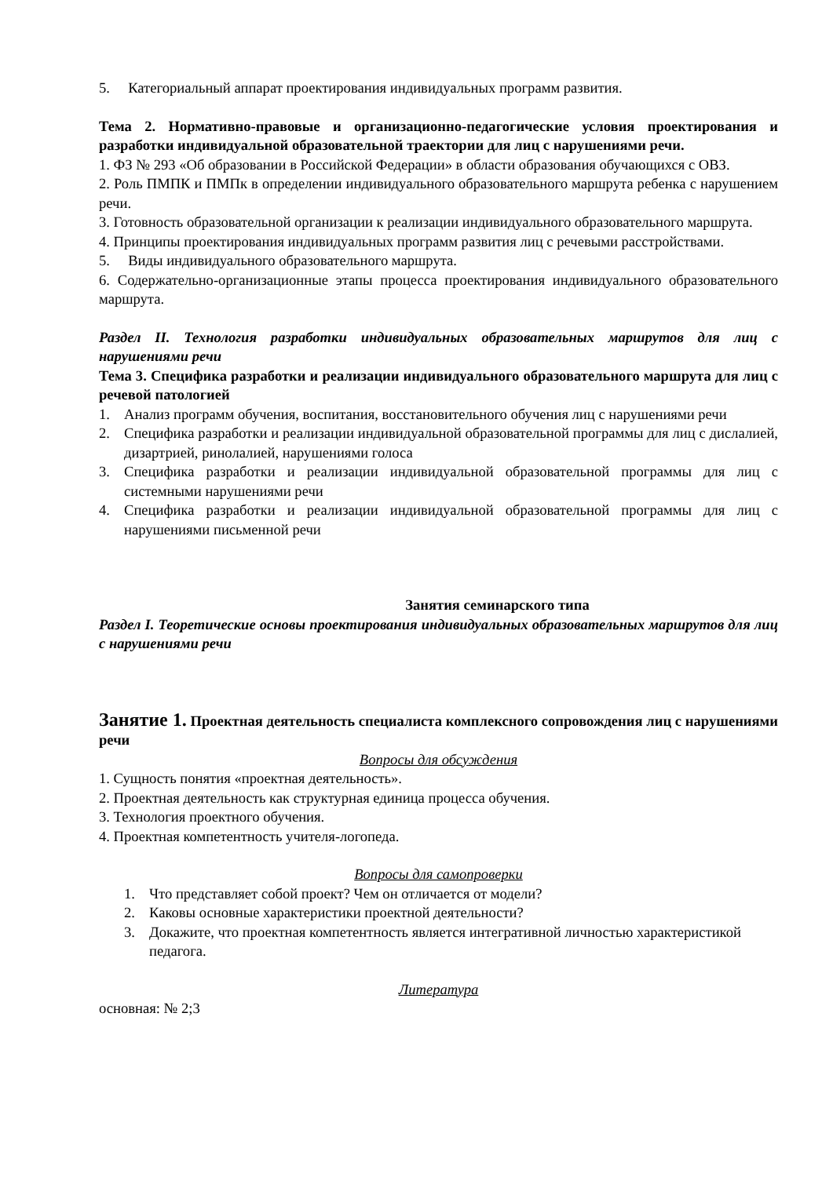5. Категориальный аппарат проектирования индивидуальных программ развития.
Тема 2. Нормативно-правовые и организационно-педагогические условия проектирования и разработки индивидуальной образовательной траектории для лиц с нарушениями речи.
1. ФЗ № 293 «Об образовании в Российской Федерации» в области образования обучающихся с ОВЗ.
2. Роль ПМПК и ПМПк в определении индивидуального образовательного маршрута ребенка с нарушением речи.
3. Готовность образовательной организации к реализации индивидуального образовательного маршрута.
4. Принципы проектирования индивидуальных программ развития лиц с речевыми расстройствами.
5. Виды индивидуального образовательного маршрута.
6. Содержательно-организационные этапы процесса проектирования индивидуального образовательного маршрута.
Раздел II. Технология разработки индивидуальных образовательных маршрутов для лиц с нарушениями речи
Тема 3. Специфика разработки и реализации индивидуального образовательного маршрута для лиц с речевой патологией
1. Анализ программ обучения, воспитания, восстановительного обучения лиц с нарушениями речи
2. Специфика разработки и реализации индивидуальной образовательной программы для лиц с дислалией, дизартрией, ринолалией, нарушениями голоса
3. Специфика разработки и реализации индивидуальной образовательной программы для лиц с системными нарушениями речи
4. Специфика разработки и реализации индивидуальной образовательной программы для лиц с нарушениями письменной речи
Занятия семинарского типа
Раздел I. Теоретические основы проектирования индивидуальных образовательных маршрутов для лиц с нарушениями речи
Занятие 1. Проектная деятельность специалиста комплексного сопровождения лиц с нарушениями речи
Вопросы для обсуждения
1. Сущность понятия «проектная деятельность».
2. Проектная деятельность как структурная единица процесса обучения.
3. Технология проектного обучения.
4. Проектная компетентность учителя-логопеда.
Вопросы для самопроверки
1. Что представляет собой проект? Чем он отличается от модели?
2. Каковы основные характеристики проектной деятельности?
3. Докажите, что проектная компетентность является интегративной личностью характеристикой педагога.
Литература
основная: № 2;3